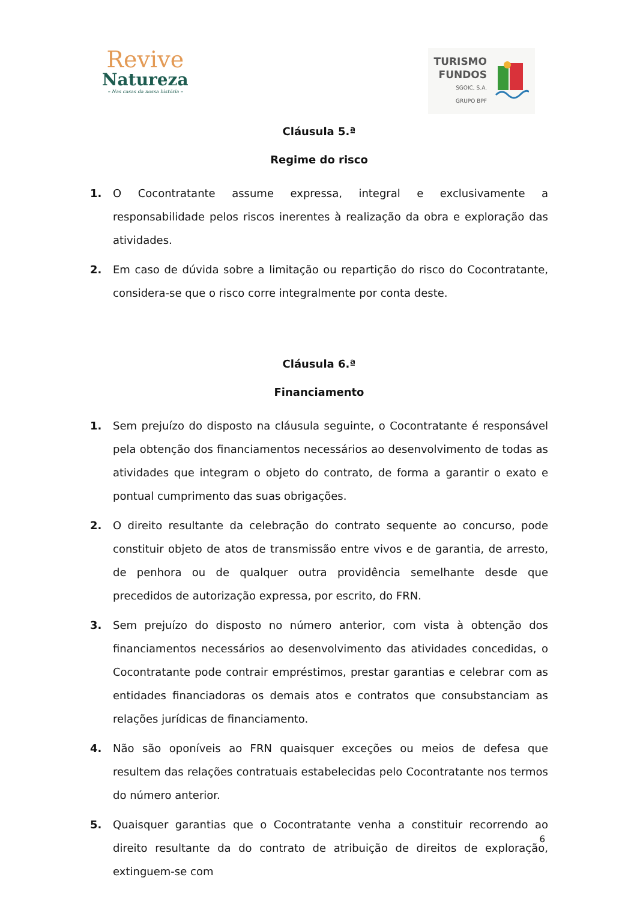Revive
Natureza
– Nas casas da nossa história –
TURISMO
FUNDOS
SGOIC, S.A.
GRUPO BPF
Cláusula 5.ª
Regime do risco
1. O Cocontratante assume expressa, integral e exclusivamente a responsabilidade pelos riscos inerentes à realização da obra e exploração das atividades.
2. Em caso de dúvida sobre a limitação ou repartição do risco do Cocontratante, considera-se que o risco corre integralmente por conta deste.
Cláusula 6.ª
Financiamento
1. Sem prejuízo do disposto na cláusula seguinte, o Cocontratante é responsável pela obtenção dos financiamentos necessários ao desenvolvimento de todas as atividades que integram o objeto do contrato, de forma a garantir o exato e pontual cumprimento das suas obrigações.
2. O direito resultante da celebração do contrato sequente ao concurso, pode constituir objeto de atos de transmissão entre vivos e de garantia, de arresto, de penhora ou de qualquer outra providência semelhante desde que precedidos de autorização expressa, por escrito, do FRN.
3. Sem prejuízo do disposto no número anterior, com vista à obtenção dos financiamentos necessários ao desenvolvimento das atividades concedidas, o Cocontratante pode contrair empréstimos, prestar garantias e celebrar com as entidades financiadoras os demais atos e contratos que consubstanciam as relações jurídicas de financiamento.
4. Não são oponíveis ao FRN quaisquer exceções ou meios de defesa que resultem das relações contratuais estabelecidas pelo Cocontratante nos termos do número anterior.
5. Quaisquer garantias que o Cocontratante venha a constituir recorrendo ao direito resultante da do contrato de atribuição de direitos de exploração, extinguem-se com
6